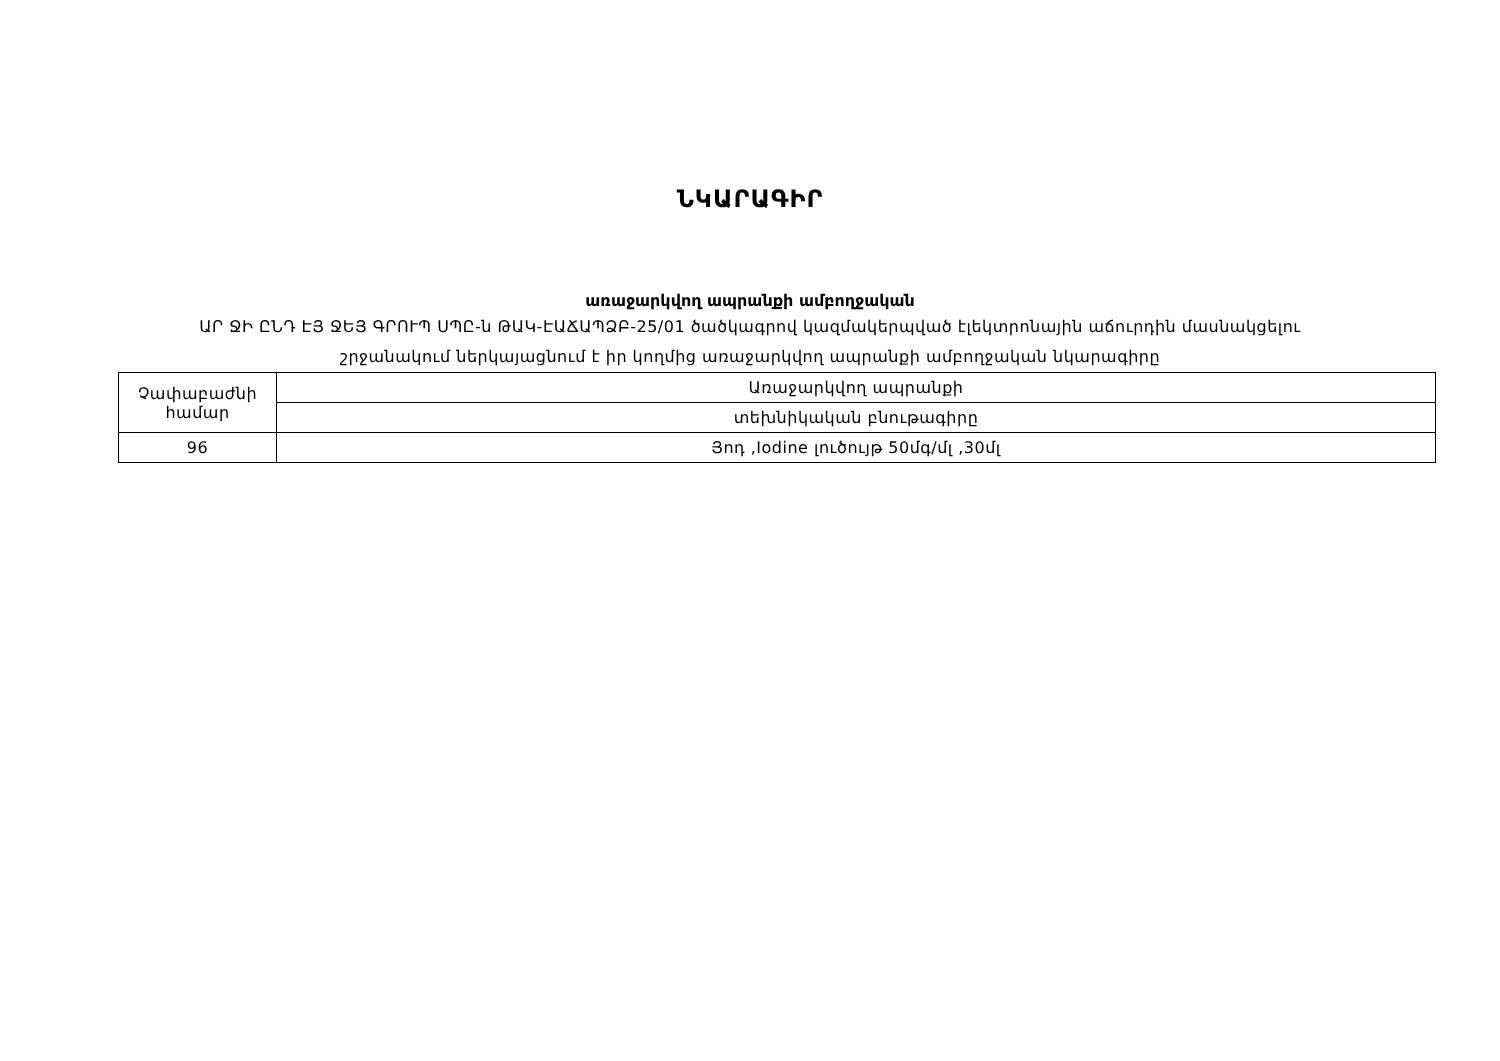ՆԿԱՐԱԳԻՐ
առաջարկվող ապրանքի ամբողջական
ԱՐ ՋԻ ԸՆԴ ԷՅ ՋԵՅ ԳՐՈՒՊ ՍՊԸ-ն ԹԱԿ-ԷԱՃԱՊՁԲ-25/01 ծածկագրով կազմակերպված էլեկտրոնային աճուրդին մասնակցելու
շրջանակում ներկայացնում է իր կողմից առաջարկվող ապրանքի ամբողջական նկարագիրը
| Չափաբաժնի համար | Առաջարկվող ապրանքի |
| | տեխնիկական բնութագիրը |
| 96 | Յոդ ,Iodine լուծույթ 50մգ/մլ ,30մլ |